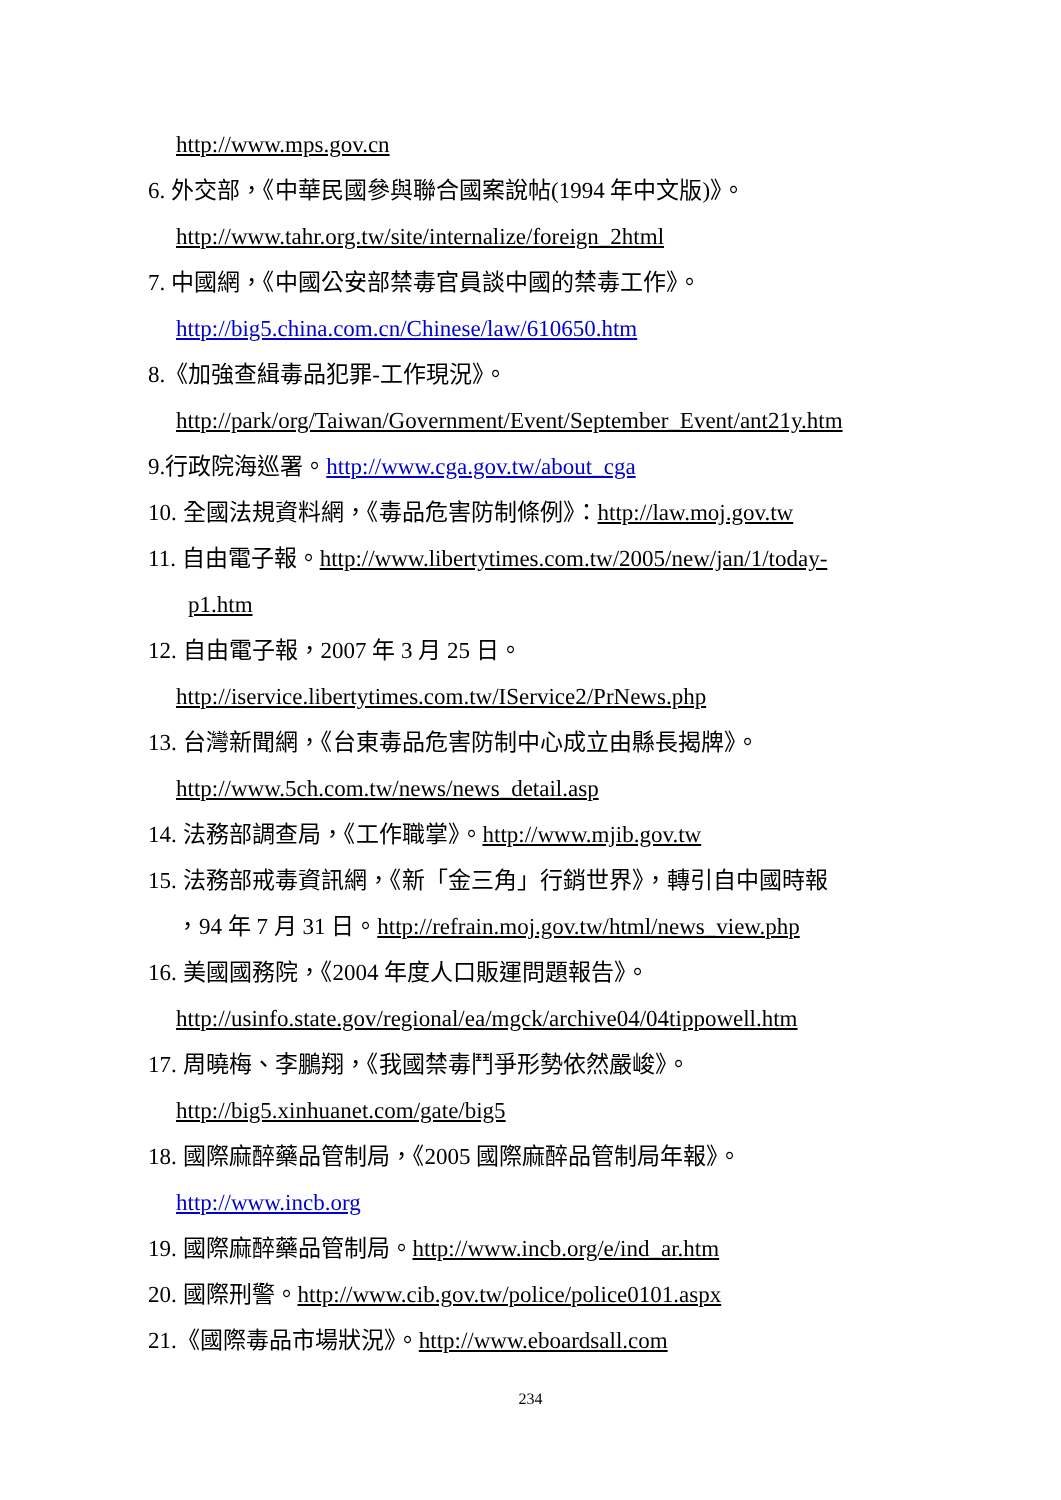http://www.mps.gov.cn
6. 外交部，《中華民國參與聯合國案說帖(1994 年中文版)》。
http://www.tahr.org.tw/site/internalize/foreign_2html
7. 中國網，《中國公安部禁毒官員談中國的禁毒工作》。
http://big5.china.com.cn/Chinese/law/610650.htm
8.《加強查緝毒品犯罪-工作現況》。
http://park/org/Taiwan/Government/Event/September_Event/ant21y.htm
9.行政院海巡署。http://www.cga.gov.tw/about_cga
10. 全國法規資料網，《毒品危害防制條例》：http://law.moj.gov.tw
11. 自由電子報。http://www.libertytimes.com.tw/2005/new/jan/1/today-
p1.htm
12. 自由電子報，2007 年 3 月 25 日。
http://iservice.libertytimes.com.tw/IService2/PrNews.php
13. 台灣新聞網，《台東毒品危害防制中心成立由縣長揭牌》。
http://www.5ch.com.tw/news/news_detail.asp
14. 法務部調查局，《工作職掌》。http://www.mjib.gov.tw
15. 法務部戒毒資訊網，《新「金三角」行銷世界》，轉引自中國時報
，94 年 7 月 31 日。http://refrain.moj.gov.tw/html/news_view.php
16. 美國國務院，《2004 年度人口販運問題報告》。
http://usinfo.state.gov/regional/ea/mgck/archive04/04tippowell.htm
17. 周曉梅、李鵬翔，《我國禁毒鬥爭形勢依然嚴峻》。
http://big5.xinhuanet.com/gate/big5
18. 國際麻醉藥品管制局，《2005 國際麻醉品管制局年報》。
http://www.incb.org
19. 國際麻醉藥品管制局。http://www.incb.org/e/ind_ar.htm
20. 國際刑警。http://www.cib.gov.tw/police/police0101.aspx
21.《國際毒品市場狀況》。http://www.eboardsall.com
234